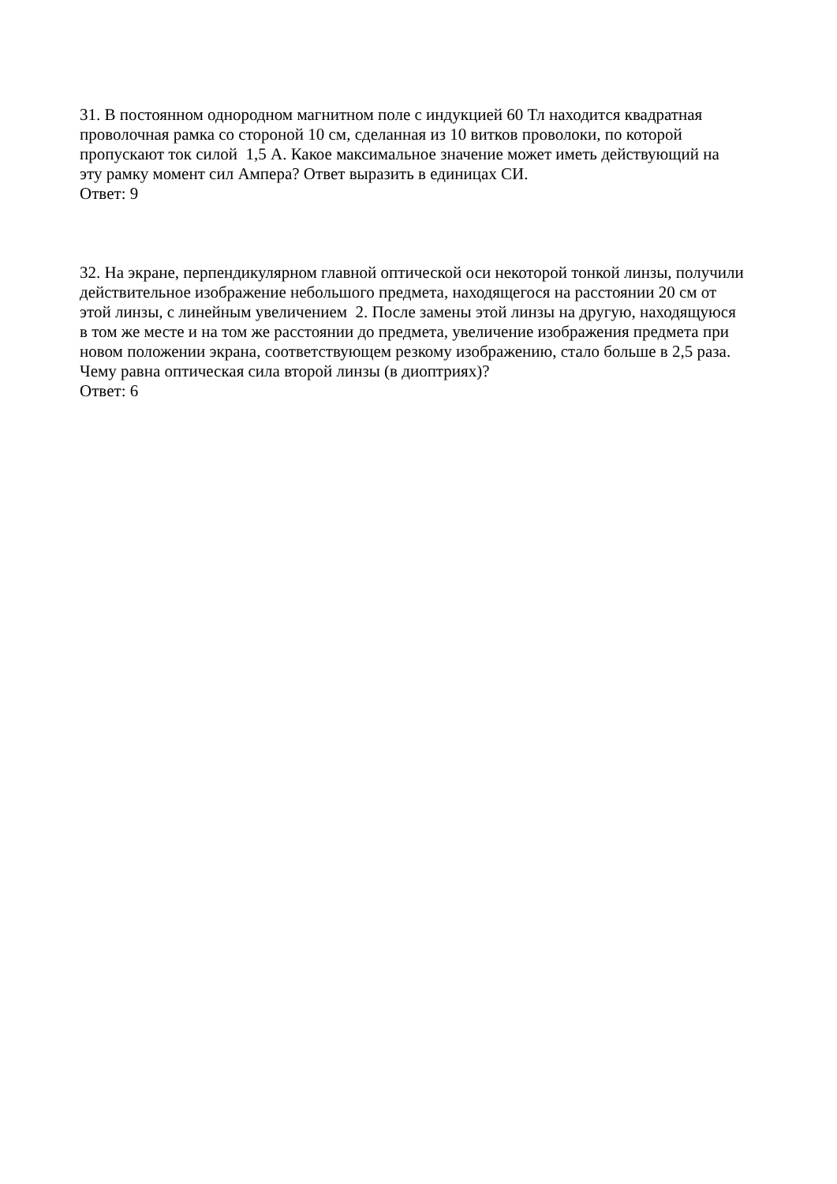31. В постоянном однородном магнитном поле с индукцией 60 Тл находится квадратная
проволочная рамка со стороной 10 см, сделанная из 10 витков проволоки, по которой
пропускают ток силой 1,5 А. Какое максимальное значение может иметь действующий на
эту рамку момент сил Ампера? Ответ выразить в единицах СИ.
Ответ: 9
32. На экране, перпендикулярном главной оптической оси некоторой тонкой линзы, получили
действительное изображение небольшого предмета, находящегося на расстоянии 20 см от
этой линзы, с линейным увеличением 2. После замены этой линзы на другую, находящуюся
в том же месте и на том же расстоянии до предмета, увеличение изображения предмета при
новом положении экрана, соответствующем резкому изображению, стало больше в 2,5 раза.
Чему равна оптическая сила второй линзы (в диоптриях)?
Ответ: 6